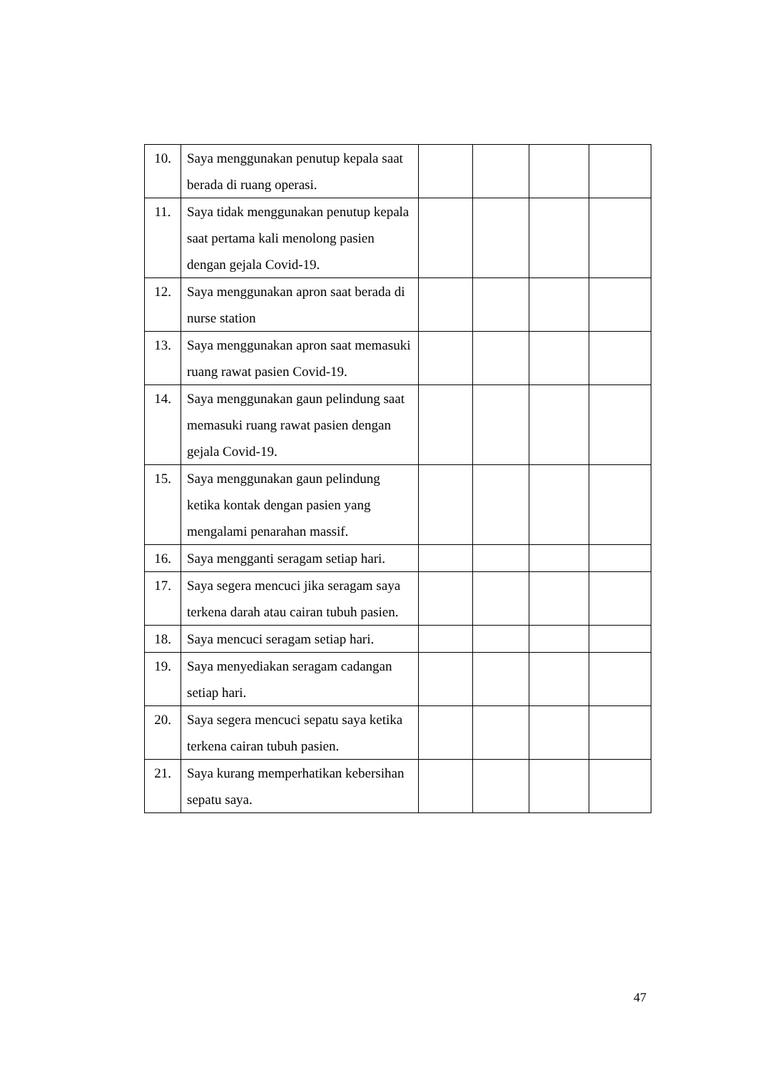| 10. | Saya menggunakan penutup kepala saat berada di ruang operasi. | | | | |
| 11. | Saya tidak menggunakan penutup kepala saat pertama kali menolong pasien dengan gejala Covid-19. | | | | |
| 12. | Saya menggunakan apron saat berada di nurse station | | | | |
| 13. | Saya menggunakan apron saat memasuki ruang rawat pasien Covid-19. | | | | |
| 14. | Saya menggunakan gaun pelindung saat memasuki ruang rawat pasien dengan gejala Covid-19. | | | | |
| 15. | Saya menggunakan gaun pelindung ketika kontak dengan pasien yang mengalami penarahan massif. | | | | |
| 16. | Saya mengganti seragam setiap hari. | | | | |
| 17. | Saya segera mencuci jika seragam saya terkena darah atau cairan tubuh pasien. | | | | |
| 18. | Saya mencuci seragam setiap hari. | | | | |
| 19. | Saya menyediakan seragam cadangan setiap hari. | | | | |
| 20. | Saya segera mencuci sepatu saya ketika terkena cairan tubuh pasien. | | | | |
| 21. | Saya kurang memperhatikan kebersihan sepatu saya. | | | | |
47